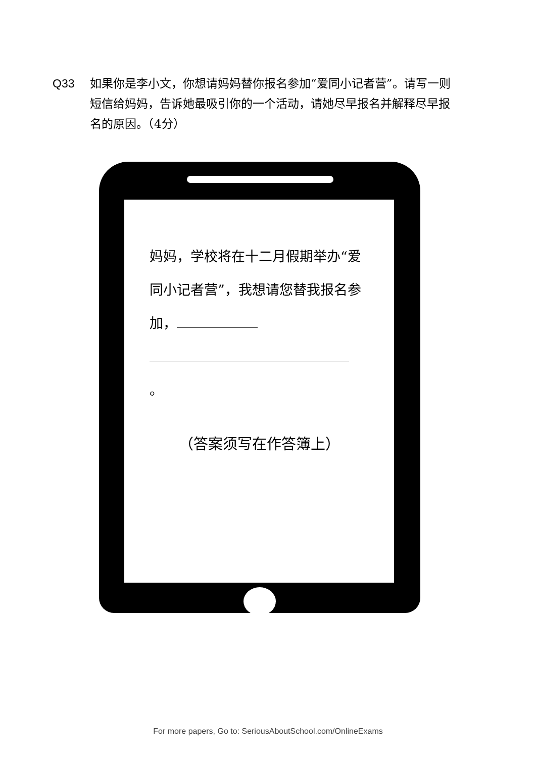Q33 如果你是李小文，你想请妈妈替你报名参加“爱同小记者营”。请写一则短信给妈妈，告诉她最吸引你的一个活动，请她尽早报名并解释尽早报名的原因。（4分）
妈妈，学校将在十二月假期举办“爱同小记者营”，我想请您替我报名参加，
。
（答案须写在作答簿上）
For more papers, Go to: SeriousAboutSchool.com/OnlineExams